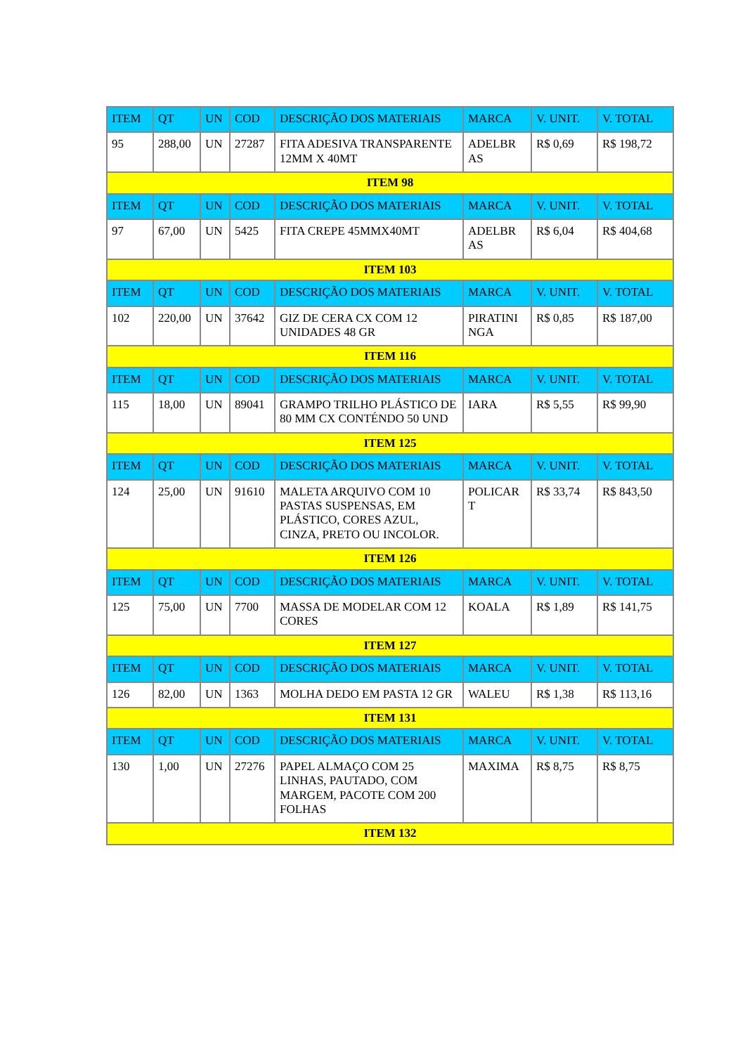| ITEM | QT | UN | COD | DESCRIÇÃO DOS MATERIAIS | MARCA | V. UNIT. | V. TOTAL |
| --- | --- | --- | --- | --- | --- | --- | --- |
| 95 | 288,00 | UN | 27287 | FITA ADESIVA TRANSPARENTE 12MM X 40MT | ADELBR AS | R$ 0,69 | R$ 198,72 |
| ITEM 98 | | | | | | | |
| ITEM | QT | UN | COD | DESCRIÇÃO DOS MATERIAIS | MARCA | V. UNIT. | V. TOTAL |
| 97 | 67,00 | UN | 5425 | FITA CREPE 45MMX40MT | ADELBR AS | R$ 6,04 | R$ 404,68 |
| ITEM 103 | | | | | | | |
| ITEM | QT | UN | COD | DESCRIÇÃO DOS MATERIAIS | MARCA | V. UNIT. | V. TOTAL |
| 102 | 220,00 | UN | 37642 | GIZ DE CERA CX COM 12 UNIDADES 48 GR | PIRATINI NGA | R$ 0,85 | R$ 187,00 |
| ITEM 116 | | | | | | | |
| ITEM | QT | UN | COD | DESCRIÇÃO DOS MATERIAIS | MARCA | V. UNIT. | V. TOTAL |
| 115 | 18,00 | UN | 89041 | GRAMPO TRILHO PLÁSTICO DE 80 MM CX CONTÉNDO 50 UND | IARA | R$ 5,55 | R$ 99,90 |
| ITEM 125 | | | | | | | |
| ITEM | QT | UN | COD | DESCRIÇÃO DOS MATERIAIS | MARCA | V. UNIT. | V. TOTAL |
| 124 | 25,00 | UN | 91610 | MALETA ARQUIVO COM 10 PASTAS SUSPENSAS, EM PLÁSTICO, CORES AZUL, CINZA, PRETO OU INCOLOR. | POLICAR T | R$ 33,74 | R$ 843,50 |
| ITEM 126 | | | | | | | |
| ITEM | QT | UN | COD | DESCRIÇÃO DOS MATERIAIS | MARCA | V. UNIT. | V. TOTAL |
| 125 | 75,00 | UN | 7700 | MASSA DE MODELAR COM 12 CORES | KOALA | R$ 1,89 | R$ 141,75 |
| ITEM 127 | | | | | | | |
| ITEM | QT | UN | COD | DESCRIÇÃO DOS MATERIAIS | MARCA | V. UNIT. | V. TOTAL |
| 126 | 82,00 | UN | 1363 | MOLHA DEDO EM PASTA 12 GR | WALEU | R$ 1,38 | R$ 113,16 |
| ITEM 131 | | | | | | | |
| ITEM | QT | UN | COD | DESCRIÇÃO DOS MATERIAIS | MARCA | V. UNIT. | V. TOTAL |
| 130 | 1,00 | UN | 27276 | PAPEL ALMAÇO COM 25 LINHAS, PAUTADO, COM MARGEM, PACOTE COM 200 FOLHAS | MAXIMA | R$ 8,75 | R$ 8,75 |
| ITEM 132 | | | | | | | |